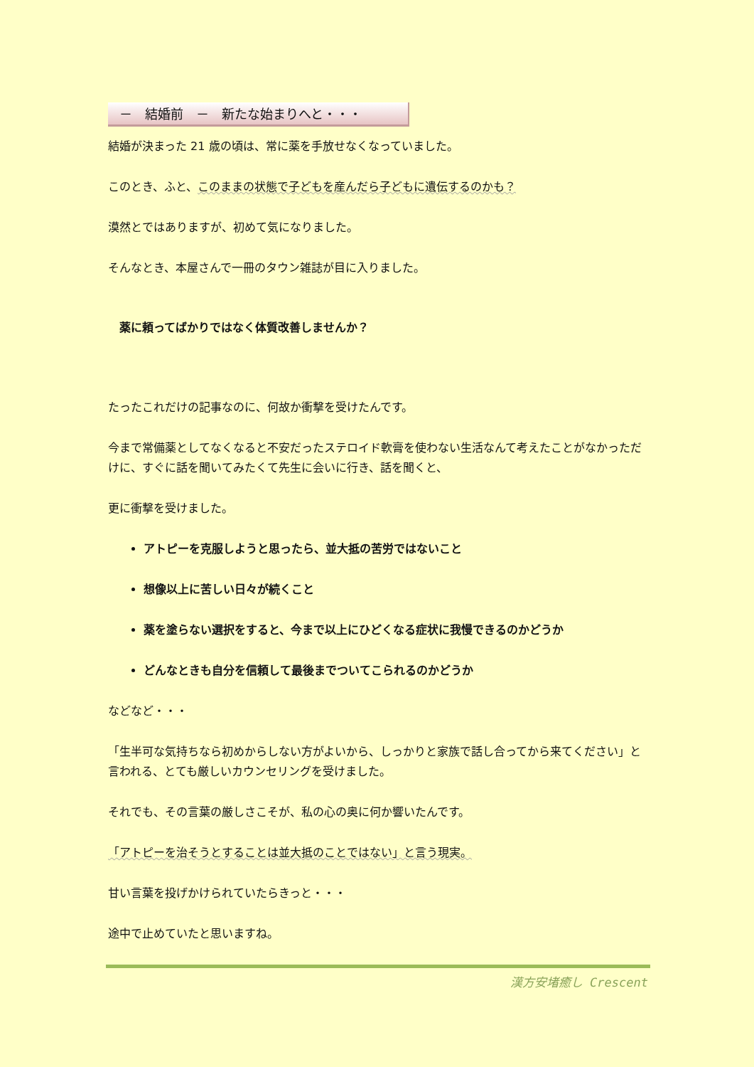－　結婚前　－　新たな始まりへと・・・
結婚が決まった 21 歳の頃は、常に薬を手放せなくなっていました。
このとき、ふと、このままの状態で子どもを産んだら子どもに遺伝するのかも？
漠然とではありますが、初めて気になりました。
そんなとき、本屋さんで一冊のタウン雑誌が目に入りました。
薬に頼ってばかりではなく体質改善しませんか？
たったこれだけの記事なのに、何故か衝撃を受けたんです。
今まで常備薬としてなくなると不安だったステロイド軟膏を使わない生活なんて考えたことがなかっただけに、すぐに話を聞いてみたくて先生に会いに行き、話を聞くと、
更に衝撃を受けました。
アトピーを克服しようと思ったら、並大抵の苦労ではないこと
想像以上に苦しい日々が続くこと
薬を塗らない選択をすると、今まで以上にひどくなる症状に我慢できるのかどうか
どんなときも自分を信頼して最後までついてこられるのかどうか
などなど・・・
「生半可な気持ちなら初めからしない方がよいから、しっかりと家族で話し合ってから来てください」と言われる、とても厳しいカウンセリングを受けました。
それでも、その言葉の厳しさこそが、私の心の奥に何か響いたんです。
「アトピーを治そうとすることは並大抵のことではない」と言う現実。
甘い言葉を投げかけられていたらきっと・・・
途中で止めていたと思いますね。
漢方安堵癒し Crescent